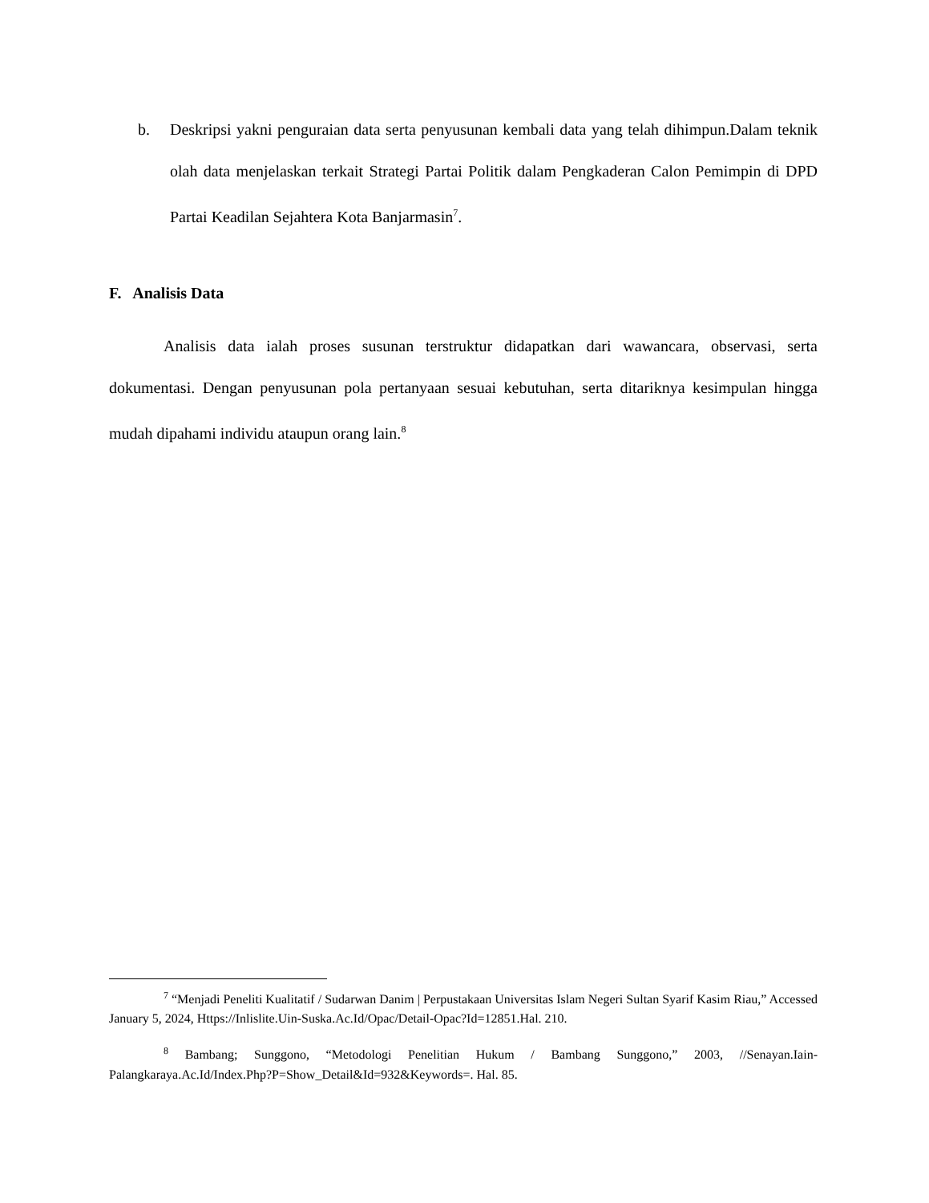b. Deskripsi yakni penguraian data serta penyusunan kembali data yang telah dihimpun.Dalam teknik olah data menjelaskan terkait Strategi Partai Politik dalam Pengkaderan Calon Pemimpin di DPD Partai Keadilan Sejahtera Kota Banjarmasin<sup>7</sup>.
F. Analisis Data
Analisis data ialah proses susunan terstruktur didapatkan dari wawancara, observasi, serta dokumentasi. Dengan penyusunan pola pertanyaan sesuai kebutuhan, serta ditariknya kesimpulan hingga mudah dipahami individu ataupun orang lain.<sup>8</sup>
<sup>7</sup> “Menjadi Peneliti Kualitatif / Sudarwan Danim | Perpustakaan Universitas Islam Negeri Sultan Syarif Kasim Riau,” Accessed January 5, 2024, Https://Inlislite.Uin-Suska.Ac.Id/Opac/Detail-Opac?Id=12851.Hal. 210.
<sup>8</sup> Bambang; Sunggono, “Metodologi Penelitian Hukum / Bambang Sunggono,” 2003, //Senayan.Iain-Palangkaraya.Ac.Id/Index.Php?P=Show_Detail&Id=932&Keywords=. Hal. 85.